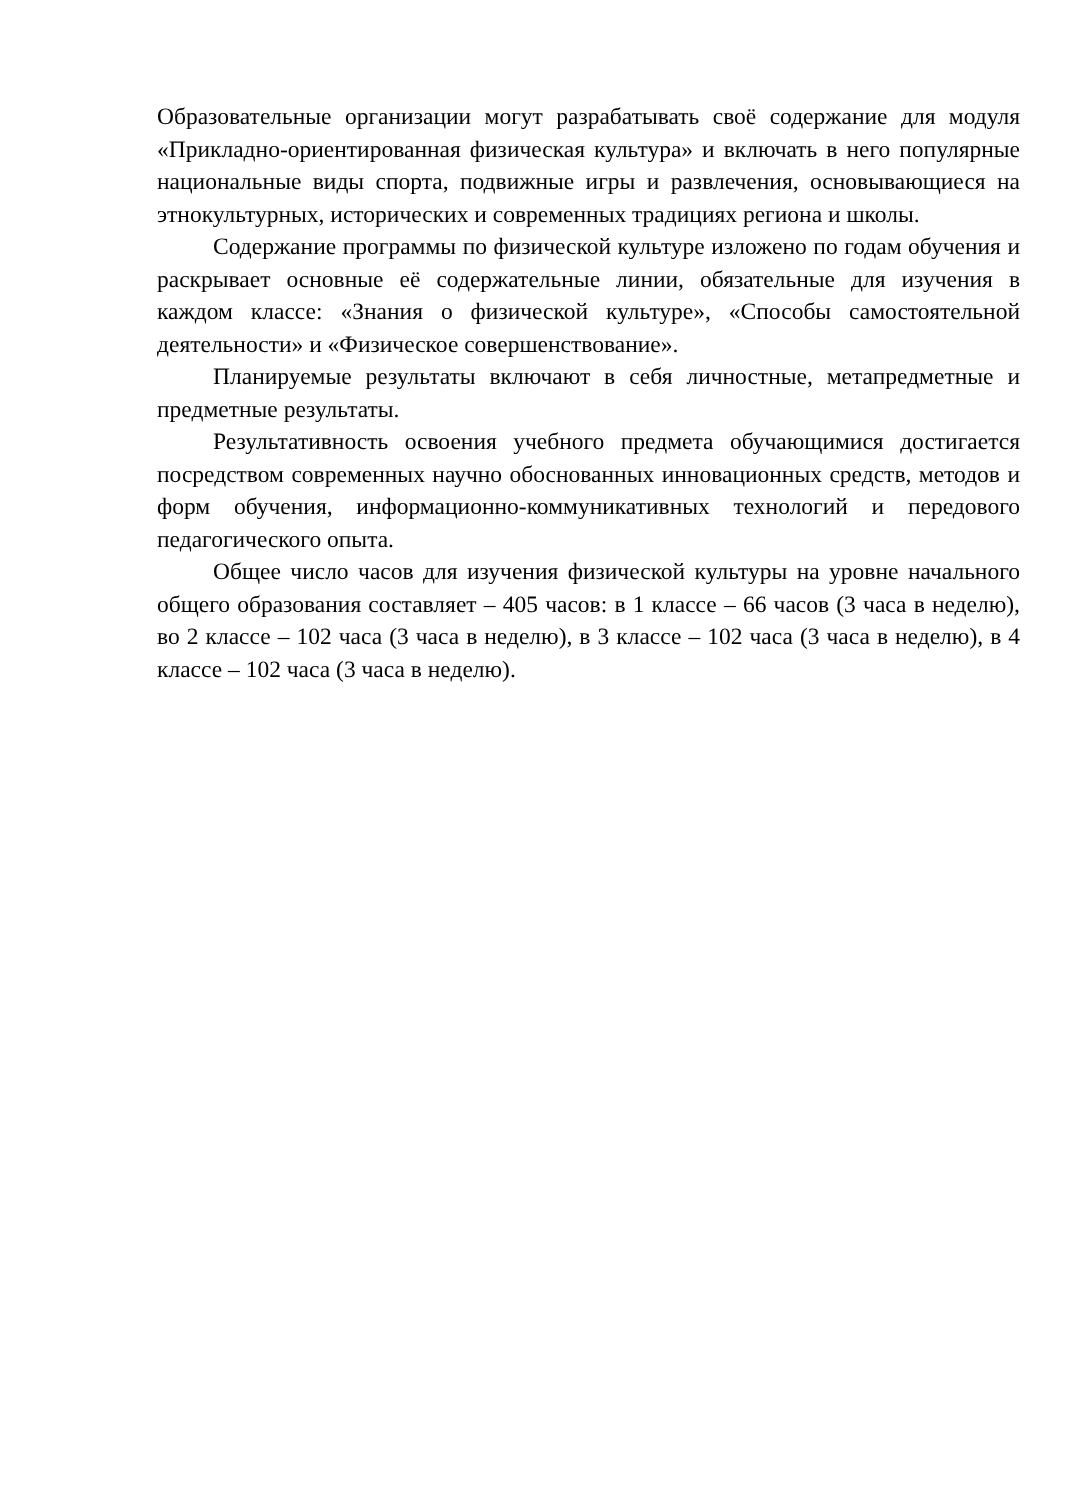Образовательные организации могут разрабатывать своё содержание для модуля «Прикладно-ориентированная физическая культура» и включать в него популярные национальные виды спорта, подвижные игры и развлечения, основывающиеся на этнокультурных, исторических и современных традициях региона и школы.
Содержание программы по физической культуре изложено по годам обучения и раскрывает основные её содержательные линии, обязательные для изучения в каждом классе: «Знания о физической культуре», «Способы самостоятельной деятельности» и «Физическое совершенствование».
Планируемые результаты включают в себя личностные, метапредметные и предметные результаты.
Результативность освоения учебного предмета обучающимися достигается посредством современных научно обоснованных инновационных средств, методов и форм обучения, информационно-коммуникативных технологий и передового педагогического опыта.
Общее число часов для изучения физической культуры на уровне начального общего образования составляет – 405 часов: в 1 классе – 66 часов (3 часа в неделю), во 2 классе – 102 часа (3 часа в неделю), в 3 классе – 102 часа (3 часа в неделю), в 4 классе – 102 часа (3 часа в неделю).